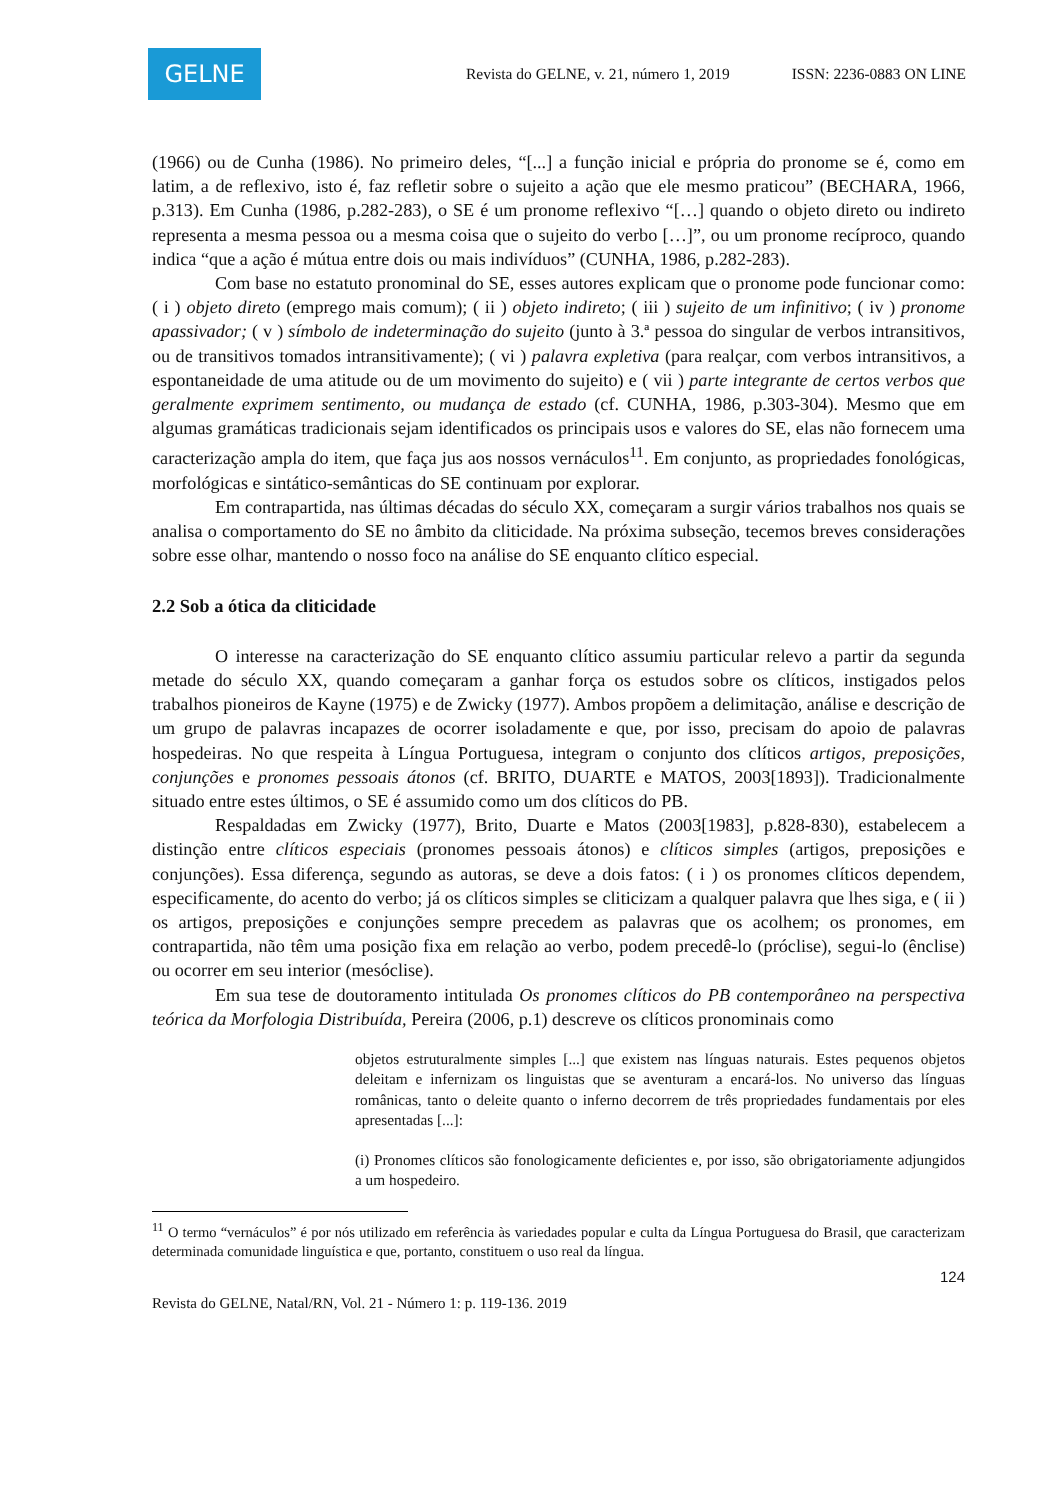GELNE
Revista do GELNE, v. 21, número 1, 2019 ISSN: 2236-0883 ON LINE
(1966) ou de Cunha (1986). No primeiro deles, “[...] a função inicial e própria do pronome se é, como em latim, a de reflexivo, isto é, faz refletir sobre o sujeito a ação que ele mesmo praticou” (BECHARA, 1966, p.313). Em Cunha (1986, p.282-283), o SE é um pronome reflexivo “[…] quando o objeto direto ou indireto representa a mesma pessoa ou a mesma coisa que o sujeito do verbo […]”, ou um pronome recíproco, quando indica “que a ação é mútua entre dois ou mais indivíduos” (CUNHA, 1986, p.282-283).
Com base no estatuto pronominal do SE, esses autores explicam que o pronome pode funcionar como: ( i ) objeto direto (emprego mais comum); ( ii ) objeto indireto; ( iii ) sujeito de um infinitivo; ( iv ) pronome apassivador; ( v ) símbolo de indeterminação do sujeito (junto à 3.ª pessoa do singular de verbos intransitivos, ou de transitivos tomados intransitivamente); ( vi ) palavra expletiva (para realçar, com verbos intransitivos, a espontaneidade de uma atitude ou de um movimento do sujeito) e ( vii ) parte integrante de certos verbos que geralmente exprimem sentimento, ou mudança de estado (cf. CUNHA, 1986, p.303-304). Mesmo que em algumas gramáticas tradicionais sejam identificados os principais usos e valores do SE, elas não fornecem uma caracterização ampla do item, que faça jus aos nossos vernáculos<sup>11</sup>. Em conjunto, as propriedades fonológicas, morfológicas e sintático-semânticas do SE continuam por explorar.
Em contrapartida, nas últimas décadas do século XX, começaram a surgir vários trabalhos nos quais se analisa o comportamento do SE no âmbito da cliticidade. Na próxima subseção, tecemos breves considerações sobre esse olhar, mantendo o nosso foco na análise do SE enquanto clítico especial.
2.2 Sob a ótica da cliticidade
O interesse na caracterização do SE enquanto clítico assumiu particular relevo a partir da segunda metade do século XX, quando começaram a ganhar força os estudos sobre os clíticos, instigados pelos trabalhos pioneiros de Kayne (1975) e de Zwicky (1977). Ambos propõem a delimitação, análise e descrição de um grupo de palavras incapazes de ocorrer isoladamente e que, por isso, precisam do apoio de palavras hospedeiras. No que respeita à Língua Portuguesa, integram o conjunto dos clíticos artigos, preposições, conjunções e pronomes pessoais átonos (cf. BRITO, DUARTE e MATOS, 2003[1893]). Tradicionalmente situado entre estes últimos, o SE é assumido como um dos clíticos do PB.
Respaldadas em Zwicky (1977), Brito, Duarte e Matos (2003[1983], p.828-830), estabelecem a distinção entre clíticos especiais (pronomes pessoais átonos) e clíticos simples (artigos, preposições e conjunções). Essa diferença, segundo as autoras, se deve a dois fatos: ( i ) os pronomes clíticos dependem, especificamente, do acento do verbo; já os clíticos simples se cliticizam a qualquer palavra que lhes siga, e ( ii ) os artigos, preposições e conjunções sempre precedem as palavras que os acolhem; os pronomes, em contrapartida, não têm uma posição fixa em relação ao verbo, podem precedê-lo (próclise), segui-lo (ênclise) ou ocorrer em seu interior (mesóclise).
Em sua tese de doutoramento intitulada Os pronomes clíticos do PB contemporâneo na perspectiva teórica da Morfologia Distribuída, Pereira (2006, p.1) descreve os clíticos pronominais como
objetos estruturalmente simples [...] que existem nas línguas naturais. Estes pequenos objetos deleitam e infernizam os linguistas que se aventuram a encará-los. No universo das línguas românicas, tanto o deleite quanto o inferno decorrem de três propriedades fundamentais por eles apresentadas [...]:
(i) Pronomes clíticos são fonologicamente deficientes e, por isso, são obrigatoriamente adjungidos a um hospedeiro.
<sup>11</sup> O termo “vernáculos” é por nós utilizado em referência às variedades popular e culta da Língua Portuguesa do Brasil, que caracterizam determinada comunidade linguística e que, portanto, constituem o uso real da língua.
124
Revista do GELNE, Natal/RN, Vol. 21 - Número 1: p. 119-136. 2019